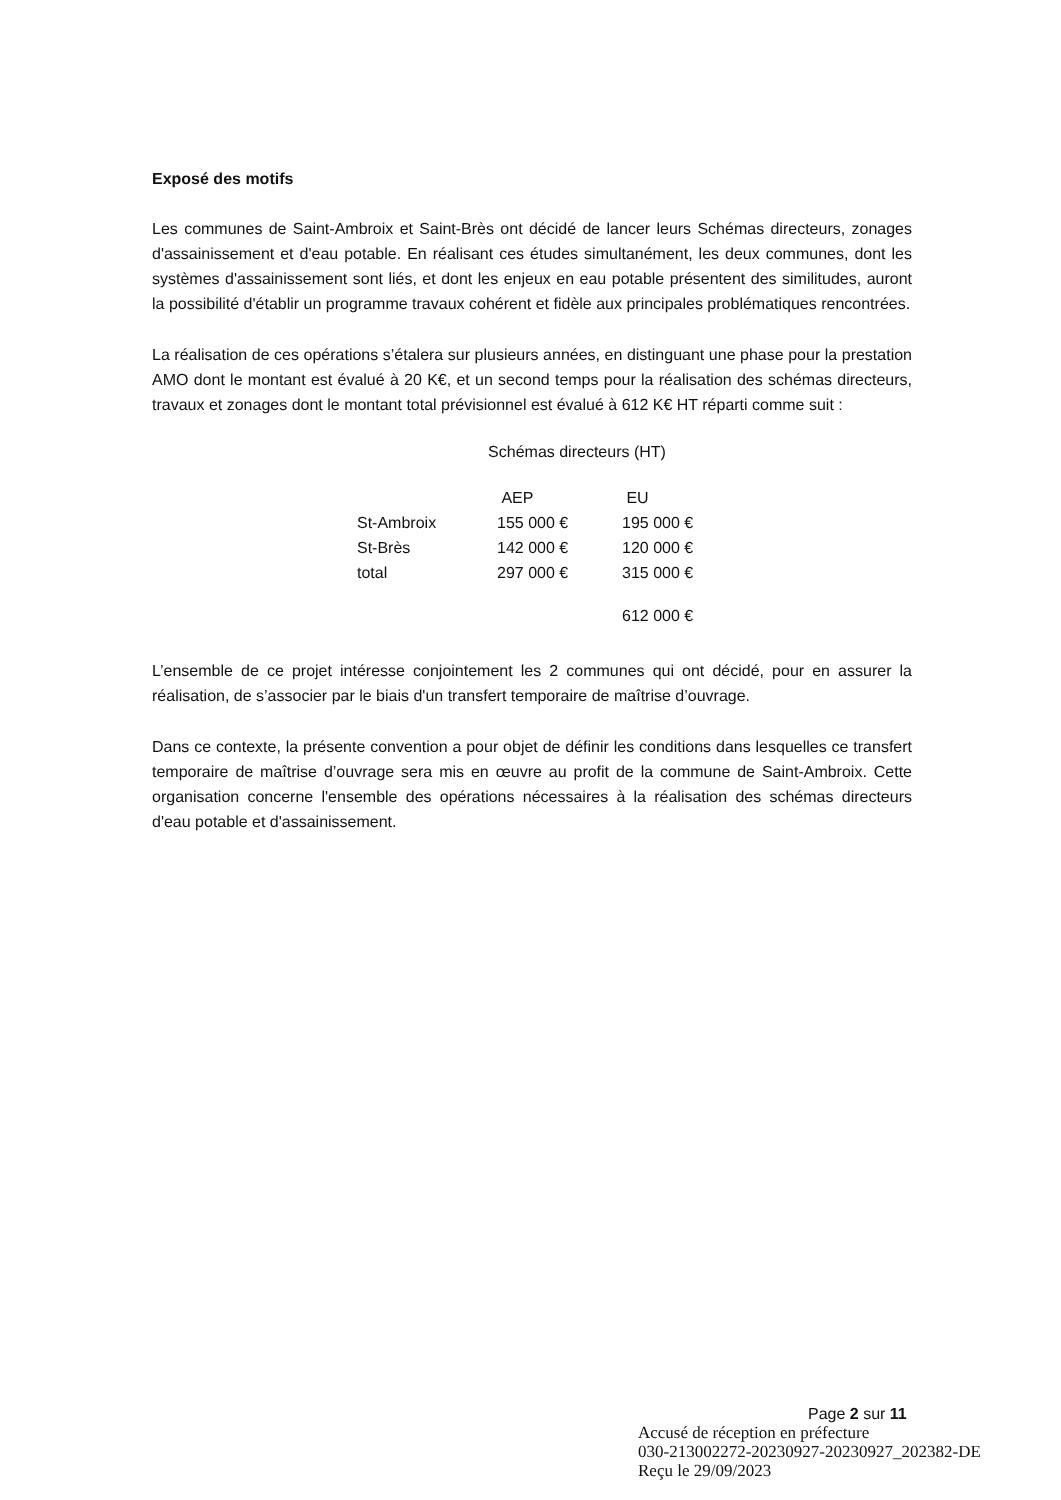Exposé des motifs
Les communes de Saint-Ambroix et Saint-Brès ont décidé de lancer leurs Schémas directeurs, zonages d'assainissement et d'eau potable. En réalisant ces études simultanément, les deux communes, dont les systèmes d'assainissement sont liés, et dont les enjeux en eau potable présentent des similitudes, auront la possibilité d'établir un programme travaux cohérent et fidèle aux principales problématiques rencontrées.
La réalisation de ces opérations s’étalera sur plusieurs années, en distinguant une phase pour la prestation AMO dont le montant est évalué à 20 K€, et un second temps pour la réalisation des schémas directeurs, travaux et zonages dont le montant total prévisionnel est évalué à 612 K€ HT réparti comme suit :
Schémas directeurs (HT)
| | AEP | EU |
| --- | --- | --- |
| St-Ambroix | 155 000 € | 195 000 € |
| St-Brès | 142 000 € | 120 000 € |
| total | 297 000 € | 315 000 € |
| | | 612 000 € |
L’ensemble de ce projet intéresse conjointement les 2 communes qui ont décidé, pour en assurer la réalisation, de s’associer par le biais d'un transfert temporaire de maîtrise d’ouvrage.
Dans ce contexte, la présente convention a pour objet de définir les conditions dans lesquelles ce transfert temporaire de maîtrise d’ouvrage sera mis en œuvre au profit de la commune de Saint-Ambroix. Cette organisation concerne l'ensemble des opérations nécessaires à la réalisation des schémas directeurs d'eau potable et d'assainissement.
Page 2 sur 11
Accusé de réception en préfecture
030-213002272-20230927-20230927_202382-DE
Reçu le 29/09/2023